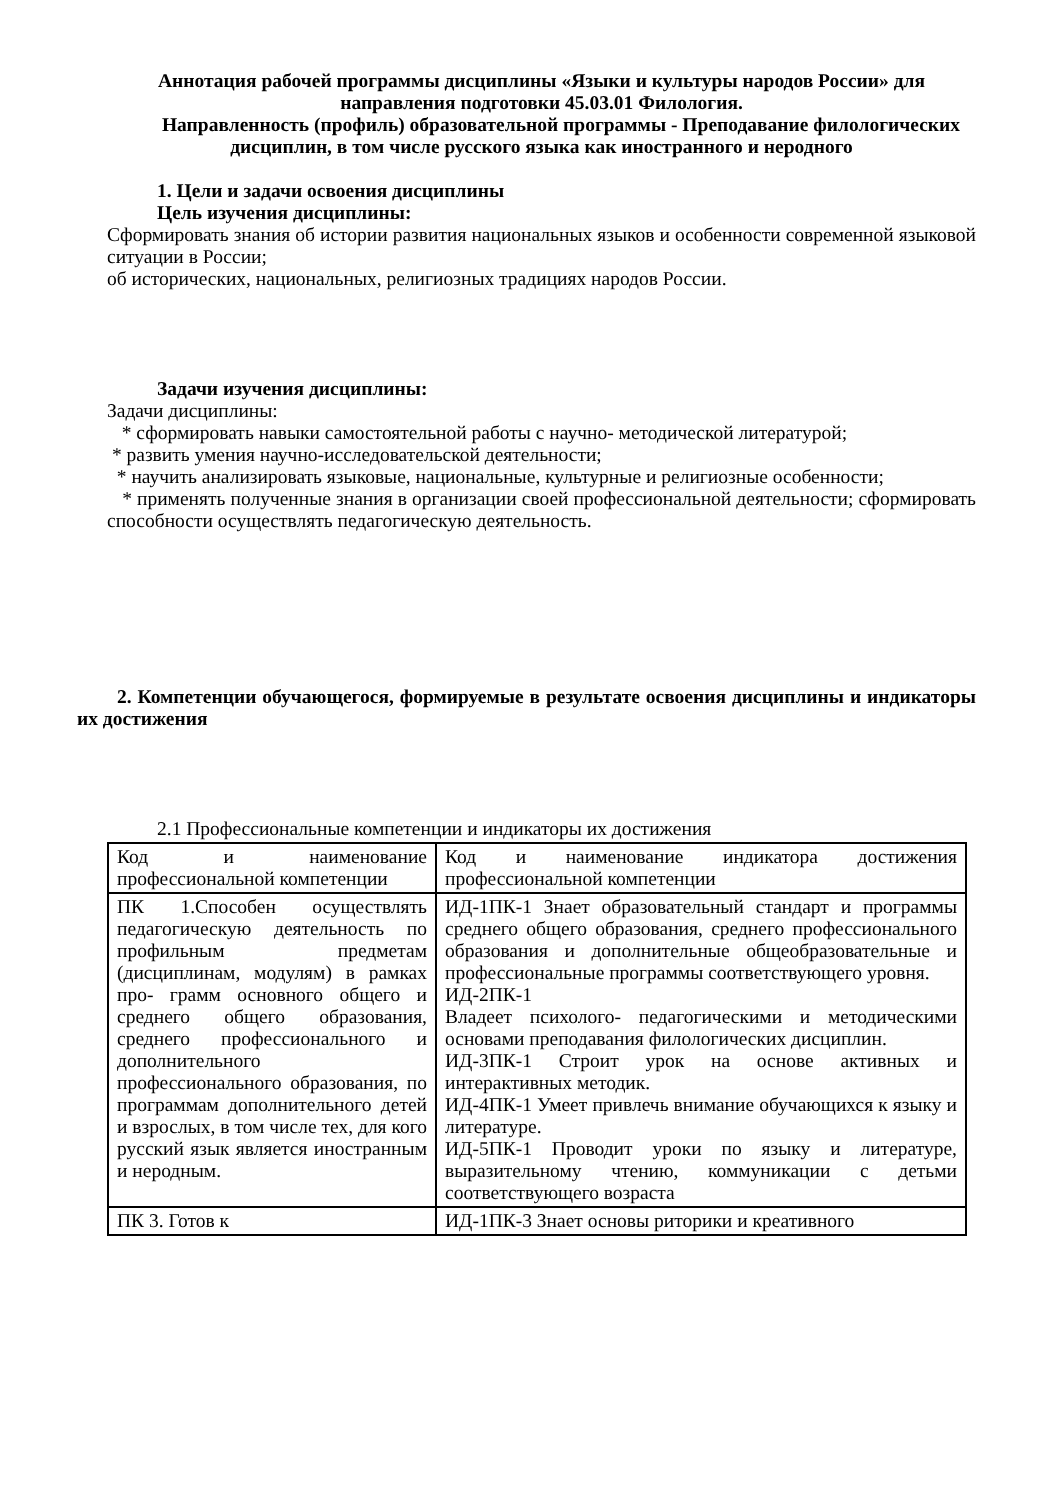Аннотация рабочей программы дисциплины «Языки и культуры народов России» для направления подготовки 45.03.01 Филология.
Направленность (профиль) образовательной программы - Преподавание филологических дисциплин, в том числе русского языка как иностранного и неродного
1. Цели и задачи освоения дисциплины
Цель изучения дисциплины:
Сформировать знания об истории развития национальных языков и особенности современной языковой ситуации в России;
об исторических, национальных, религиозных традициях народов России.
Задачи изучения дисциплины:
Задачи дисциплины:
* сформировать навыки самостоятельной работы с научно- методической литературой;
* развить умения научно-исследовательской деятельности;
* научить анализировать языковые, национальные, культурные и религиозные особенности;
* применять полученные знания в организации своей профессиональной деятельности; сформировать способности осуществлять педагогическую деятельность.
2. Компетенции обучающегося, формируемые в результате освоения дисциплины и индикаторы их достижения
2.1 Профессиональные компетенции и индикаторы их достижения
| Код и наименование профессиональной компетенции | Код и наименование индикатора достижения профессиональной компетенции |
| ПК 1.Способен осуществлять педагогическую деятельность по профильным предметам (дисциплинам, модулям) в рамках про- грамм основного общего и среднего общего образования, среднего профессионального и дополнительного профессионального образования, по программам дополнительного детей и взрослых, в том числе тех, для кого русский язык является иностранным и неродным. | ИД-1ПК-1 Знает образовательный стандарт и программы среднего общего образования, среднего профессионального образования и дополнительные общеобразовательные и профессиональные программы соответствующего уровня. ИД-2ПК-1 Владеет психолого- педагогическими и методическими основами преподавания филологических дисциплин. ИД-3ПК-1 Строит урок на основе активных и интерактивных методик. ИД-4ПК-1 Умеет привлечь внимание обучающихся к языку и литературе. ИД-5ПК-1 Проводит уроки по языку и литературе, выразительному чтению, коммуникации с детьми соответствующего возраста |
| ПК 3. Готов к | ИД-1ПК-3 Знает основы риторики и креативного |